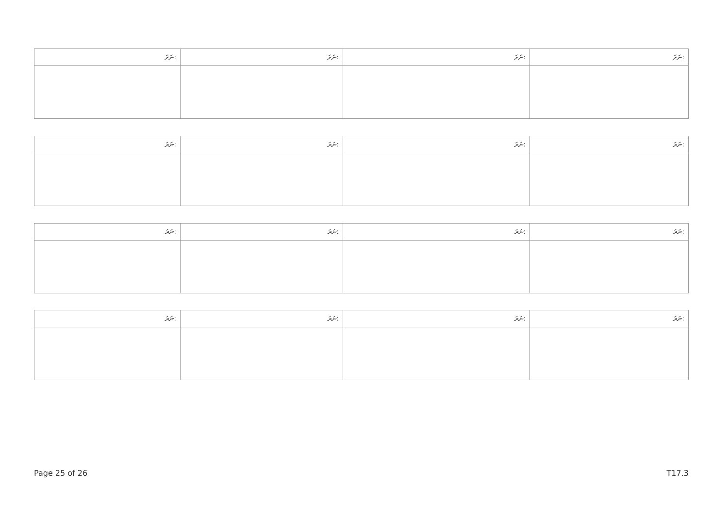| ނަރަ: | ނަރަ: | ނަރަ: | ނަރަ: |
| --- | --- | --- | --- |
| ނަރަ: | ނަރަ: | ނަރަ: | ނަރަ: |
| --- | --- | --- | --- |
| ނަރަ: | ނަރަ: | ނަރަ: | ނަރަ: |
| --- | --- | --- | --- |
| ނަރަ: | ނަރަ: | ނަރަ: | ނަރަ: |
| --- | --- | --- | --- |
Page 25 of 26 T17.3